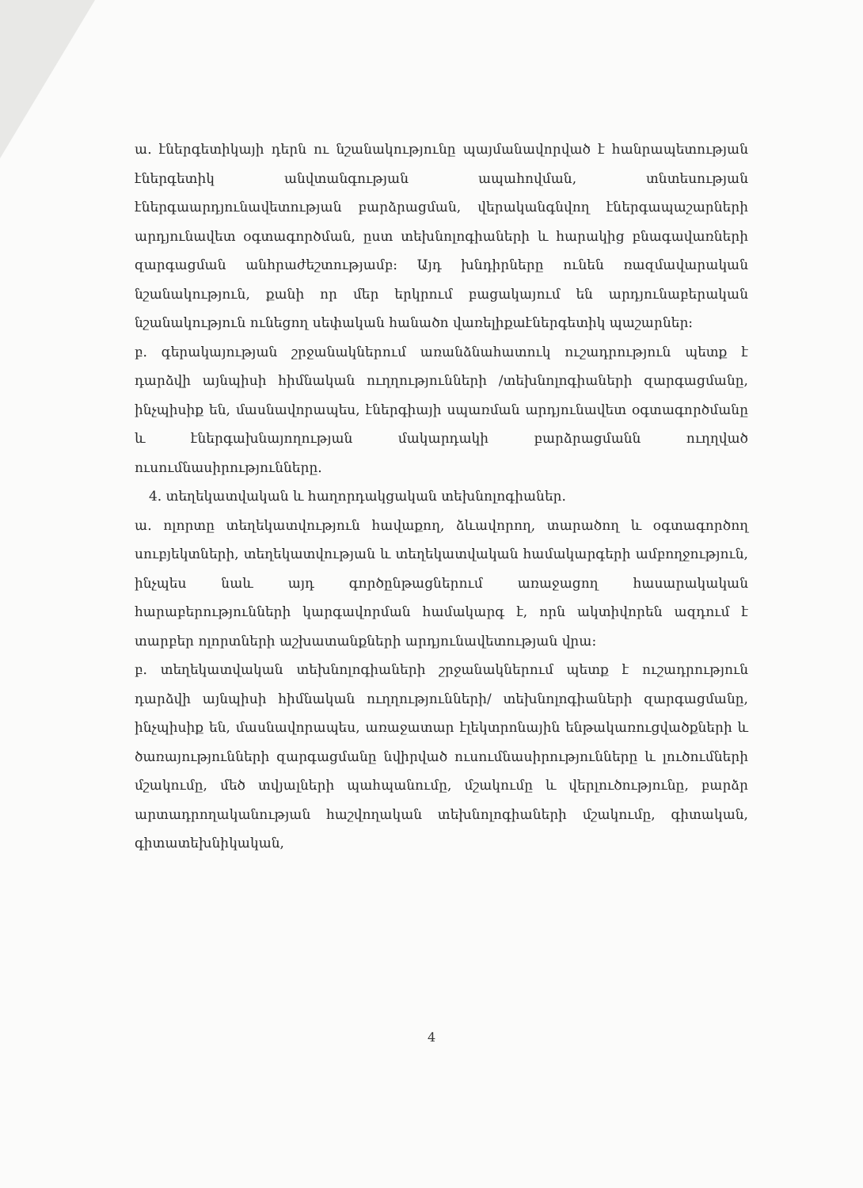ա. էներգետիկայի դերն ու նշանակությունը պայմանավորված է հանրապետության էներգետիկ անվտանգության ապահովման, տնտեսության էներգաարդյունավետության բարձրացման, վերականգնվող էներգապաշարների արդյունավետ օգտագործման, ըստ տեխնոլոգիաների և հարակից բնագավառների զարգացման անհրաժեշտությամբ: Այդ խնդիրները ունեն ռազմավարական նշանակություն, քանի որ մեր երկրում բացակայում են արդյունաբերական նշանակություն ունեցող սեփական հանածո վառելիքաէներգետիկ պաշարներ:
բ. գերակայության շրջանակներում առանձնահատուկ ուշադրություն պետք է դարձվի այնպիսի հիմնական ուղղությունների /տեխնոլոգիաների զարգացմանը, ինչպիսիք են, մասնավորապես, էներգիայի սպառման արդյունավետ օգտագործմանը և էներգախնայողության մակարդակի բարձրացմանն ուղղված ուսումնասիրությունները.
4. տեղեկատվական և հաղորդակցական տեխնոլոգիաներ.
ա. ոլորտը տեղեկատվություն հավաքող, ձևավորող, տարածող և օգտագործող սուբյեկտների, տեղեկատվության և տեղեկատվական համակարգերի ամբողջություն, ինչպես նաև այդ գործընթացներում առաջացող հասարակական հարաբերությունների կարգավորման համակարգ է, որն ակտիվորեն ազդում է տարբեր ոլորտների աշխատանքների արդյունավետության վրա:
բ. տեղեկատվական տեխնոլոգիաների շրջանակներում պետք է ուշադրություն դարձվի այնպիսի հիմնական ուղղությունների/ տեխնոլոգիաների զարգացմանը, ինչպիսիք են, մասնավորապես, առաջատար էլեկտրոնային ենթակառուցվածքների և ծառայությունների զարգացմանը նվիրված ուսումնասիրությունները և լուծումների մշակումը, մեծ տվյալների պահպանումը, մշակումը և վերլուծությունը, բարձր արտադրողականության հաշվողական տեխնոլոգիաների մշակումը, գիտական, գիտատեխնիկական,
4